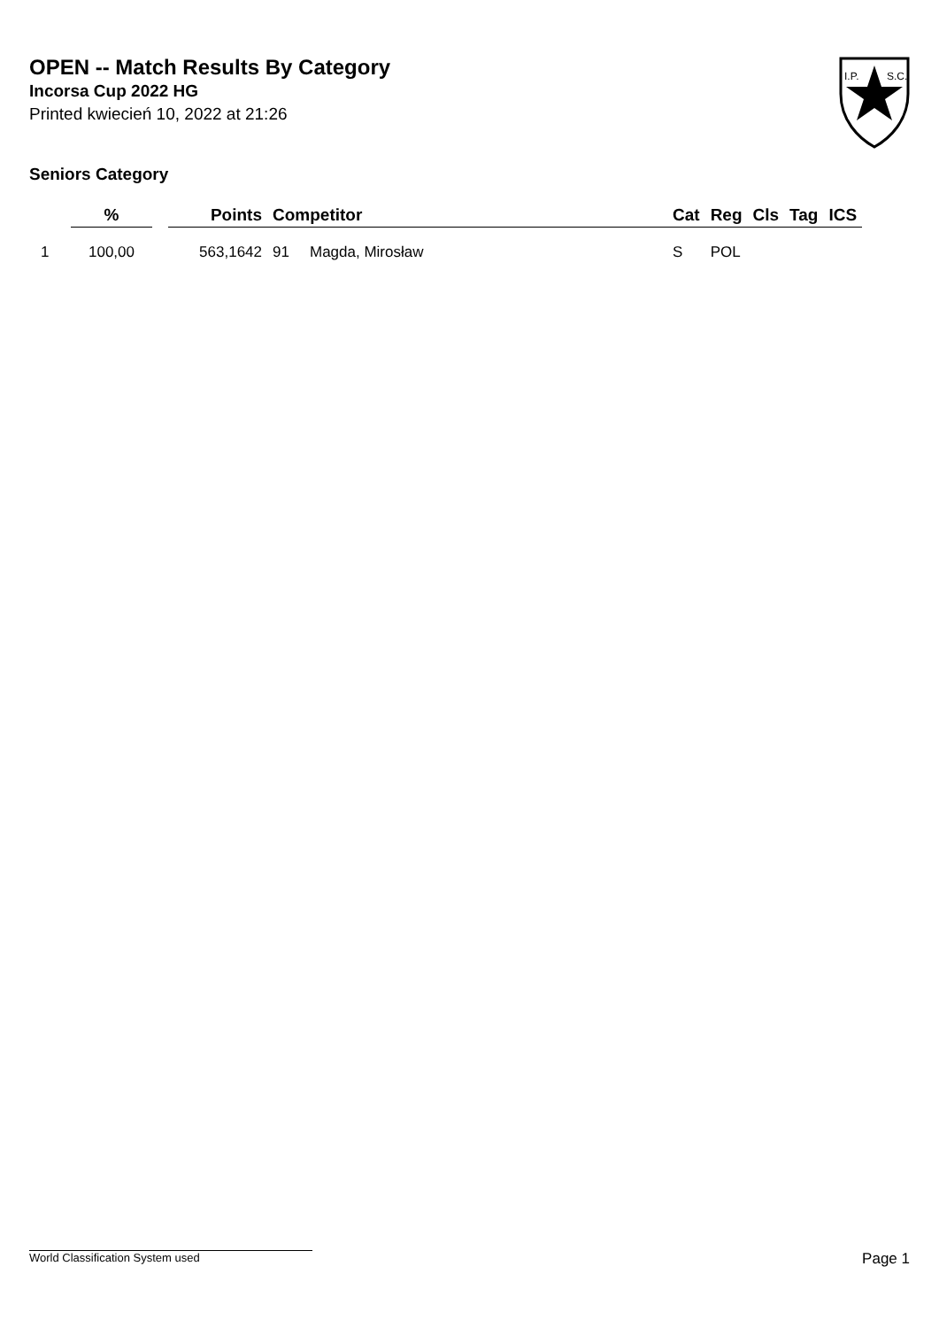OPEN -- Match Results By Category
Incorsa Cup 2022 HG
Printed kwiecień 10, 2022 at 21:26
I.P.
S.C.
Seniors Category
| | % | | Points | Competitor | | Cat | Reg | Cls | Tag | ICS |
| --- | --- | --- | --- | --- | --- | --- | --- | --- | --- | --- |
| 1 | 100,00 | | 563,1642 | 91 | Magda, Mirosław | S | POL | | | |
World Classification System used Page 1